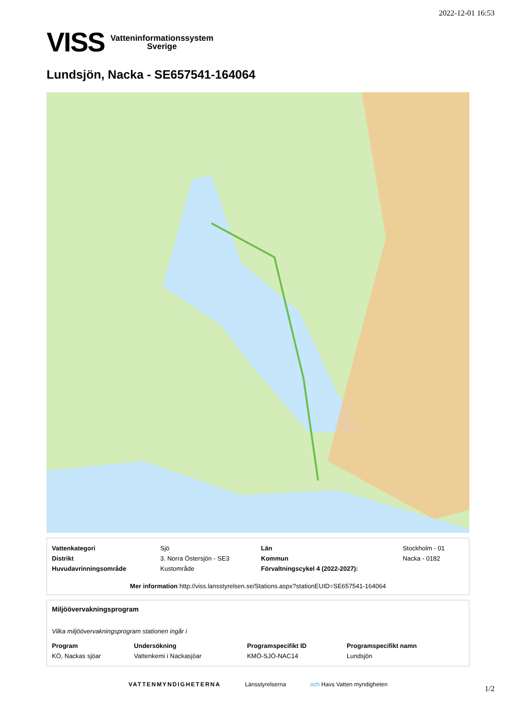2022-12-01 16:53
VISS Vatteninformationssystem
Sverige
Lundsjön, Nacka - SE657541-164064
| Vattenkategori | Sjö | Län | Stockholm - 01 |
| Distrikt | 3. Norra Östersjön - SE3 | Kommun | Nacka - 0182 |
| Huvudavrinningsområde | Kustområde | Förvaltningscykel 4 (2022-2027): | |
Mer information http://viss.lansstyrelsen.se/Stations.aspx?stationEUID=SE657541-164064
Miljöövervakningsprogram
Vilka miljöövervakningsprogram stationen ingår i
| Program | Undersökning | Programspecifikt ID | Programspecifikt namn |
| KÖ, Nackas sjöar | Vattenkemi i Nackasjöar | KMÖ-SJÖ-NAC14 | Lundsjön |
VATTENMYNDIGHETERNA Länsstyrelserna och Havs Vatten myndigheten
1/2